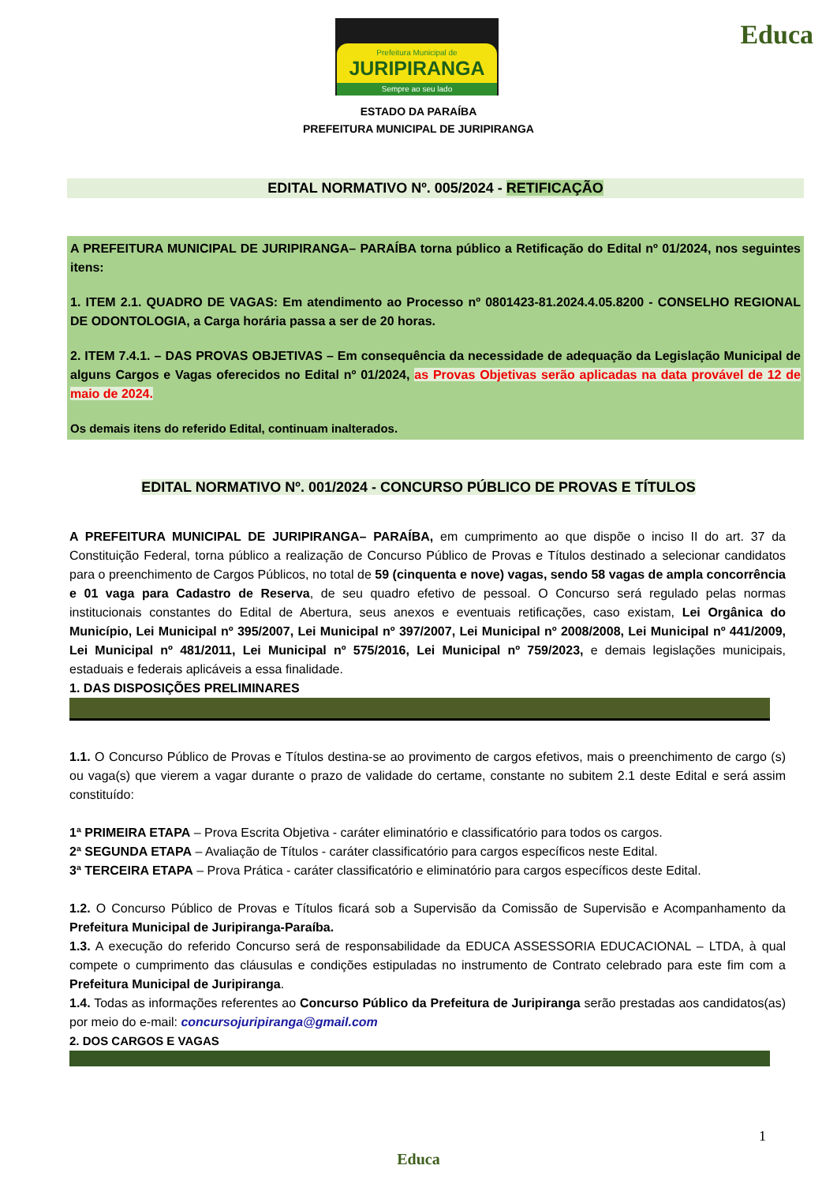Prefeitura Municipal de
JURIPIRANGA
Sempre ao seu lado
Educa
ESTADO DA PARAÍBA
PREFEITURA MUNICIPAL DE JURIPIRANGA
EDITAL NORMATIVO Nº. 005/2024 - RETIFICAÇÃO
A PREFEITURA MUNICIPAL DE JURIPIRANGA– PARAÍBA torna público a Retificação do Edital nº 01/2024, nos seguintes itens:
1. ITEM 2.1. QUADRO DE VAGAS: Em atendimento ao Processo nº 0801423-81.2024.4.05.8200 - CONSELHO REGIONAL DE ODONTOLOGIA, a Carga horária passa a ser de 20 horas.
2. ITEM 7.4.1. – DAS PROVAS OBJETIVAS – Em consequência da necessidade de adequação da Legislação Municipal de alguns Cargos e Vagas oferecidos no Edital nº 01/2024, as Provas Objetivas serão aplicadas na data provável de 12 de maio de 2024.
Os demais itens do referido Edital, continuam inalterados.
EDITAL NORMATIVO Nº. 001/2024 - CONCURSO PÚBLICO DE PROVAS E TÍTULOS
A PREFEITURA MUNICIPAL DE JURIPIRANGA– PARAÍBA, em cumprimento ao que dispõe o inciso II do art. 37 da Constituição Federal, torna público a realização de Concurso Público de Provas e Títulos destinado a selecionar candidatos para o preenchimento de Cargos Públicos, no total de 59 (cinquenta e nove) vagas, sendo 58 vagas de ampla concorrência e 01 vaga para Cadastro de Reserva, de seu quadro efetivo de pessoal. O Concurso será regulado pelas normas institucionais constantes do Edital de Abertura, seus anexos e eventuais retificações, caso existam, Lei Orgânica do Município, Lei Municipal nº 395/2007, Lei Municipal nº 397/2007, Lei Municipal nº 2008/2008, Lei Municipal nº 441/2009, Lei Municipal nº 481/2011, Lei Municipal nº 575/2016, Lei Municipal nº 759/2023, e demais legislações municipais, estaduais e federais aplicáveis a essa finalidade.
1. DAS DISPOSIÇÕES PRELIMINARES
1.1. O Concurso Público de Provas e Títulos destina-se ao provimento de cargos efetivos, mais o preenchimento de cargo (s) ou vaga(s) que vierem a vagar durante o prazo de validade do certame, constante no subitem 2.1 deste Edital e será assim constituído:
1ª PRIMEIRA ETAPA – Prova Escrita Objetiva - caráter eliminatório e classificatório para todos os cargos.
2ª SEGUNDA ETAPA – Avaliação de Títulos - caráter classificatório para cargos específicos neste Edital.
3ª TERCEIRA ETAPA – Prova Prática - caráter classificatório e eliminatório para cargos específicos deste Edital.
1.2. O Concurso Público de Provas e Títulos ficará sob a Supervisão da Comissão de Supervisão e Acompanhamento da Prefeitura Municipal de Juripiranga-Paraíba.
1.3. A execução do referido Concurso será de responsabilidade da EDUCA ASSESSORIA EDUCACIONAL – LTDA, à qual compete o cumprimento das cláusulas e condições estipuladas no instrumento de Contrato celebrado para este fim com a Prefeitura Municipal de Juripiranga.
1.4. Todas as informações referentes ao Concurso Público da Prefeitura de Juripiranga serão prestadas aos candidatos(as) por meio do e-mail: concursojuripiranga@gmail.com
2. DOS CARGOS E VAGAS
1
Educa